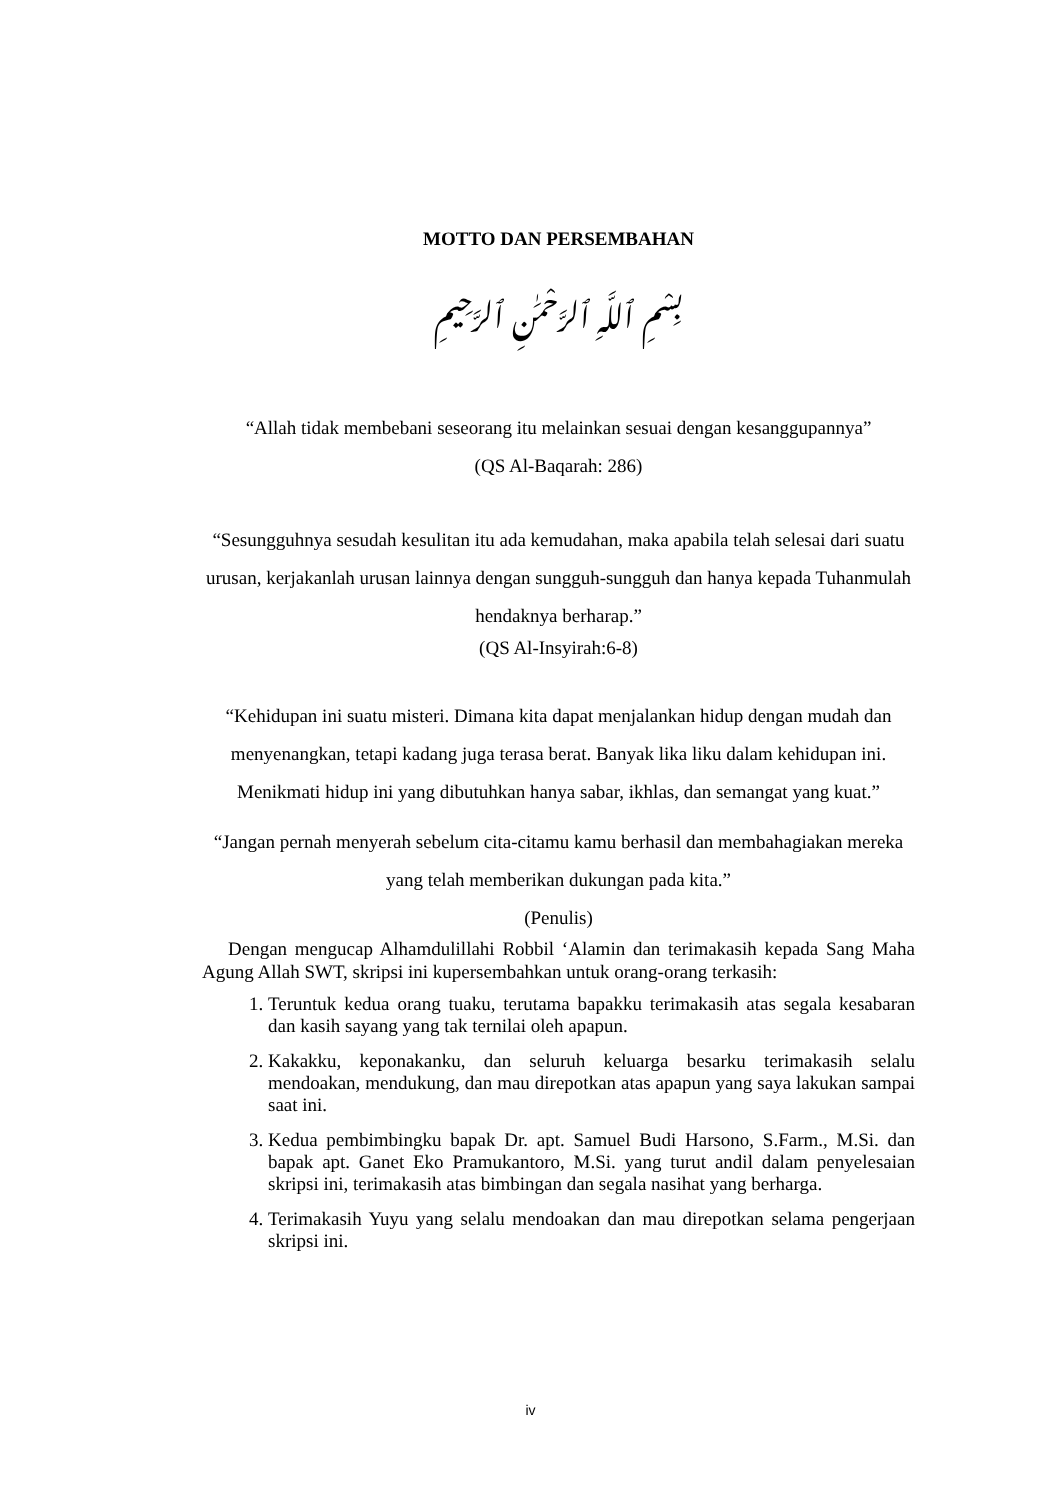MOTTO DAN PERSEMBAHAN
بِسْمِ ٱللَّهِ ٱلرَّحْمَٰنِ ٱلرَّحِيمِ
“Allah tidak membebani seseorang itu melainkan sesuai dengan kesanggupannya”
(QS Al-Baqarah: 286)
“Sesungguhnya sesudah kesulitan itu ada kemudahan, maka apabila telah selesai dari suatu urusan, kerjakanlah urusan lainnya dengan sungguh-sungguh dan hanya kepada Tuhanmulah hendaknya berharap.”
(QS Al-Insyirah:6-8)
“Kehidupan ini suatu misteri. Dimana kita dapat menjalankan hidup dengan mudah dan menyenangkan, tetapi kadang juga terasa berat. Banyak lika liku dalam kehidupan ini. Menikmati hidup ini yang dibutuhkan hanya sabar, ikhlas, dan semangat yang kuat.”
“Jangan pernah menyerah sebelum cita-citamu kamu berhasil dan membahagiakan mereka yang telah memberikan dukungan pada kita.”
(Penulis)
Dengan mengucap Alhamdulillahi Robbil ‘Alamin dan terimakasih kepada Sang Maha Agung Allah SWT, skripsi ini kupersembahkan untuk orang-orang terkasih:
1. Teruntuk kedua orang tuaku, terutama bapakku terimakasih atas segala kesabaran dan kasih sayang yang tak ternilai oleh apapun.
2. Kakakku, keponakanku, dan seluruh keluarga besarku terimakasih selalu mendoakan, mendukung, dan mau direpotkan atas apapun yang saya lakukan sampai saat ini.
3. Kedua pembimbingku bapak Dr. apt. Samuel Budi Harsono, S.Farm., M.Si. dan bapak apt. Ganet Eko Pramukantoro, M.Si. yang turut andil dalam penyelesaian skripsi ini, terimakasih atas bimbingan dan segala nasihat yang berharga.
4. Terimakasih Yuyu yang selalu mendoakan dan mau direpotkan selama pengerjaan skripsi ini.
iv